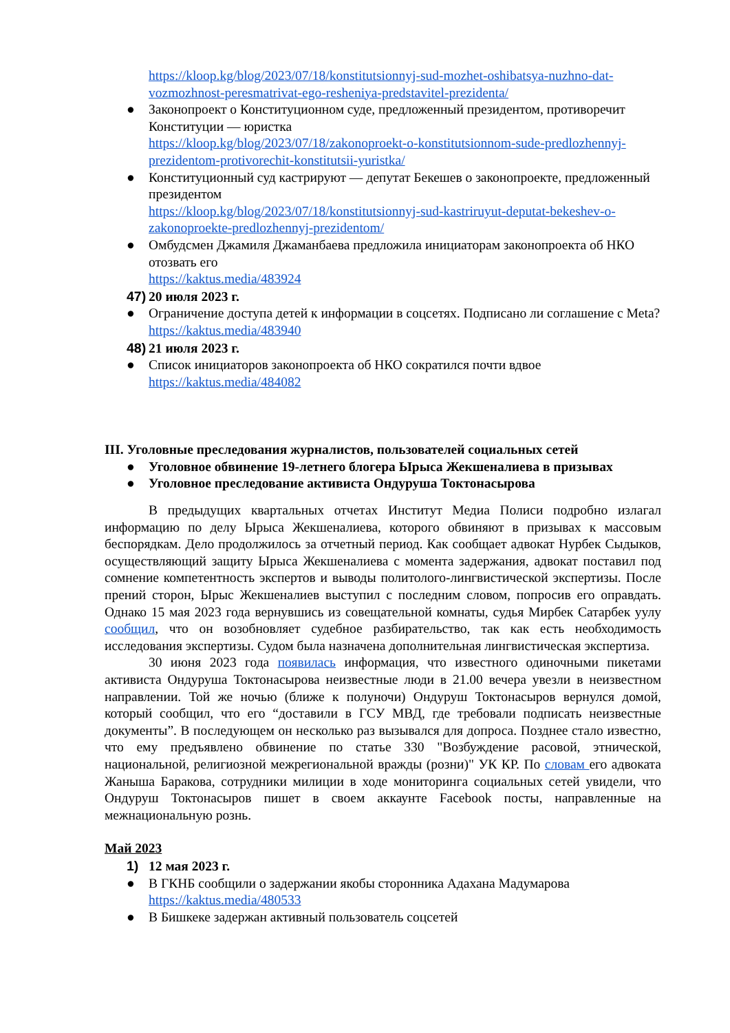https://kloop.kg/blog/2023/07/18/konstitutsionnyj-sud-mozhet-oshibatsya-nuzhno-dat-vozmozhnost-peresmatrivat-ego-resheniya-predstavitel-prezidenta/
● Законопроект о Конституционном суде, предложенный президентом, противоречит Конституции — юристка
https://kloop.kg/blog/2023/07/18/zakonoproekt-o-konstitutsionnom-sude-predlozhennyj-prezidentom-protivorechit-konstitutsii-yuristka/
● Конституционный суд кастрируют — депутат Бекешев о законопроекте, предложенный президентом
https://kloop.kg/blog/2023/07/18/konstitutsionnyj-sud-kastriruyut-deputat-bekeshev-o-zakonoproekte-predlozhennyj-prezidentom/
● Омбудсмен Джамиля Джаманбаева предложила инициаторам законопроекта об НКО отозвать его
https://kaktus.media/483924
47) 20 июля 2023 г.
● Ограничение доступа детей к информации в соцсетях. Подписано ли соглашение с Meta?
https://kaktus.media/483940
48) 21 июля 2023 г.
● Список инициаторов законопроекта об НКО сократился почти вдвое
https://kaktus.media/484082
III. Уголовные преследования журналистов, пользователей социальных сетей
● Уголовное обвинение 19-летнего блогера Ырыса Жекшеналиева в призывах
● Уголовное преследование активиста Ондуруша Токтонасырова
В предыдущих квартальных отчетах Институт Медиа Полиси подробно излагал информацию по делу Ырыса Жекшеналиева, которого обвиняют в призывах к массовым беспорядкам. Дело продолжилось за отчетный период. Как сообщает адвокат Нурбек Сыдыков, осуществляющий защиту Ырыса Жекшеналиева с момента задержания, адвокат поставил под сомнение компетентность экспертов и выводы политолого-лингвистической экспертизы. После прений сторон, Ырыс Жекшеналиев выступил с последним словом, попросив его оправдать. Однако 15 мая 2023 года вернувшись из совещательной комнаты, судья Мирбек Сатарбек уулу сообщил, что он возобновляет судебное разбирательство, так как есть необходимость исследования экспертизы. Судом была назначена дополнительная лингвистическая экспертиза.
30 июня 2023 года появилась информация, что известного одиночными пикетами активиста Ондуруша Токтонасырова неизвестные люди в 21.00 вечера увезли в неизвестном направлении. Той же ночью (ближе к полуночи) Ондуруш Токтонасыров вернулся домой, который сообщил, что его “доставили в ГСУ МВД, где требовали подписать неизвестные документы”. В последующем он несколько раз вызывался для допроса. Позднее стало известно, что ему предъявлено обвинение по статье 330 "Возбуждение расовой, этнической, национальной, религиозной межрегиональной вражды (розни)" УК КР. По словам его адвоката Жаныша Баракова, сотрудники милиции в ходе мониторинга социальных сетей увидели, что Ондуруш Токтонасыров пишет в своем аккаунте Facebook посты, направленные на межнациональную рознь.
Май 2023
1) 12 мая 2023 г.
● В ГКНБ сообщили о задержании якобы сторонника Адахана Мадумарова
https://kaktus.media/480533
● В Бишкеке задержан активный пользователь соцсетей